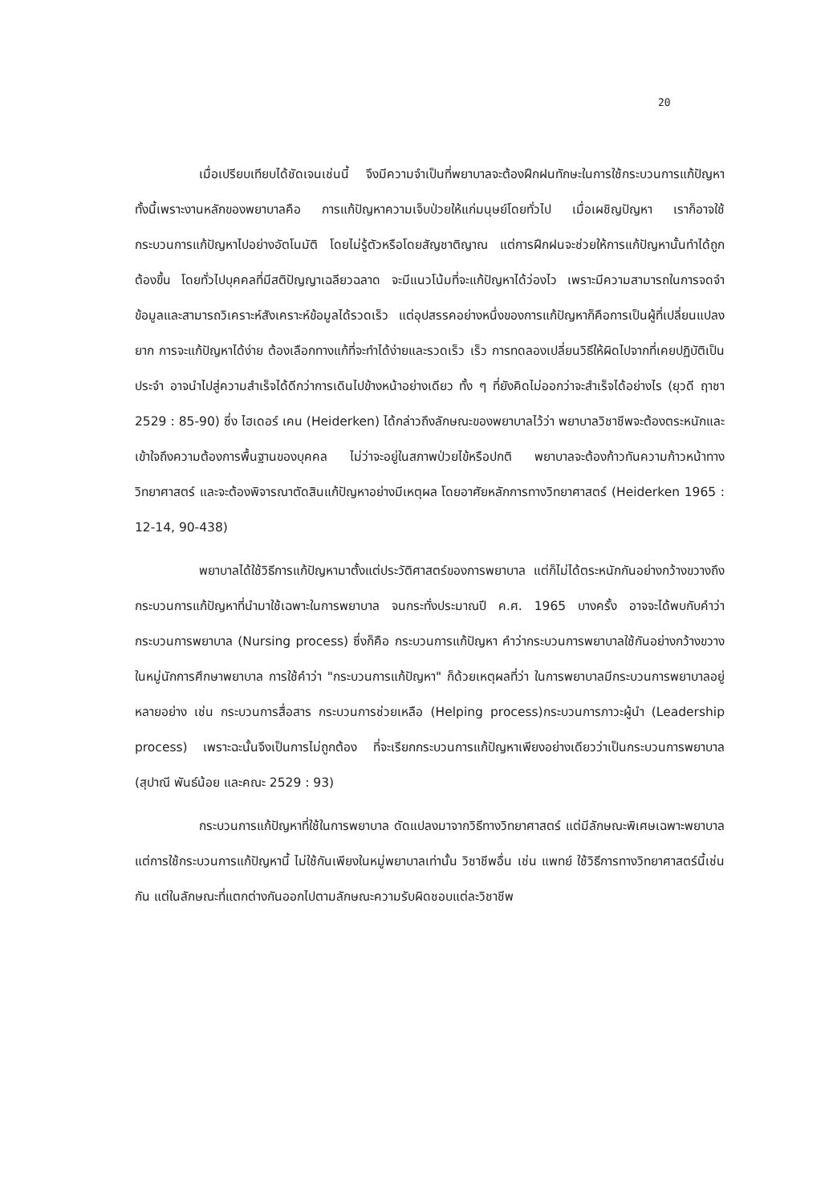20
เมื่อเปรียบเทียบได้ชัดเจนเช่นนี้ จึงมีความจำเป็นที่พยาบาลจะต้องฝึกฝนทักษะในการใช้กระบวนการแก้ปัญหา ทั้งนี้เพราะงานหลักของพยาบาลคือ การแก้ปัญหาความเจ็บป่วยให้แก่มนุษย์โดยทั่วไป เมื่อเผชิญปัญหา เราก็อาจใช้กระบวนการแก้ปัญหาไปอย่างอัตโนมัติ โดยไม่รู้ตัวหรือโดยสัญชาติญาณ แต่การฝึกฝนจะช่วยให้การแก้ปัญหานั้นทำได้ถูกต้องขึ้น โดยทั่วไปบุคคลที่มีสติปัญญาเฉลียวฉลาด จะมีแนวโน้มที่จะแก้ปัญหาได้ว่องไว เพราะมีความสามารถในการจดจำข้อมูลและสามารถวิเคราะห์สังเคราะห์ข้อมูลได้รวดเร็ว แต่อุปสรรคอย่างหนึ่งของการแก้ปัญหาก็คือการเป็นผู้ที่เปลี่ยนแปลงยาก การจะแก้ปัญหาได้ง่าย ต้องเลือกทางแก้ที่จะทำได้ง่ายและรวดเร็ว เร็ว การทดลองเปลี่ยนวิธีให้ผิดไปจากที่เคยปฏิบัติเป็นประจำ อาจนำไปสู่ความสำเร็จได้ดีกว่าการเดินไปข้างหน้าอย่างเดียว ทั้ง ๆ ที่ยังคิดไม่ออกว่าจะสำเร็จได้อย่างไร (ยุวดี ฤาชา 2529 : 85-90) ซึ่ง ไฮเดอร์ เคน (Heiderken) ได้กล่าวถึงลักษณะของพยาบาลไว้ว่า พยาบาลวิชาชีพจะต้องตระหนักและเข้าใจถึงความต้องการพื้นฐานของบุคคล ไม่ว่าจะอยู่ในสภาพป่วยไข้หรือปกติ พยาบาลจะต้องก้าวทันความก้าวหน้าทางวิทยาศาสตร์ และจะต้องพิจารณาตัดสินแก้ปัญหาอย่างมีเหตุผล โดยอาศัยหลักการทางวิทยาศาสตร์ (Heiderken 1965 : 12-14, 90-438)
พยาบาลได้ใช้วิธีการแก้ปัญหามาตั้งแต่ประวัติศาสตร์ของการพยาบาล แต่ก็ไม่ได้ตระหนักกันอย่างกว้างขวางถึงกระบวนการแก้ปัญหาที่นำมาใช้เฉพาะในการพยาบาล จนกระทั่งประมาณปี ค.ศ. 1965 บางครั้ง อาจจะได้พบกับคำว่า กระบวนการพยาบาล (Nursing process) ซึ่งก็คือ กระบวนการแก้ปัญหา คำว่ากระบวนการพยาบาลใช้กันอย่างกว้างขวางในหมู่นักการศึกษาพยาบาล การใช้คำว่า "กระบวนการแก้ปัญหา" ก็ด้วยเหตุผลที่ว่า ในการพยาบาลมีกระบวนการพยาบาลอยู่หลายอย่าง เช่น กระบวนการสื่อสาร กระบวนการช่วยเหลือ (Helping process)กระบวนการภาวะผู้นำ (Leadership process) เพราะฉะนั้นจึงเป็นการไม่ถูกต้อง ที่จะเรียกกระบวนการแก้ปัญหาเพียงอย่างเดียวว่าเป็นกระบวนการพยาบาล (สุปาณี พันธ์น้อย และคณะ 2529 : 93)
กระบวนการแก้ปัญหาที่ใช้ในการพยาบาล ดัดแปลงมาจากวิธีทางวิทยาศาสตร์ แต่มีลักษณะพิเศษเฉพาะพยาบาล แต่การใช้กระบวนการแก้ปัญหานี้ ไม่ใช้กันเพียงในหมู่พยาบาลเท่านั้น วิชาชีพอื่น เช่น แพทย์ ใช้วิธีการทางวิทยาศาสตร์นี้เช่นกัน แต่ในลักษณะที่แตกต่างกันออกไปตามลักษณะความรับผิดชอบแต่ละวิชาชีพ